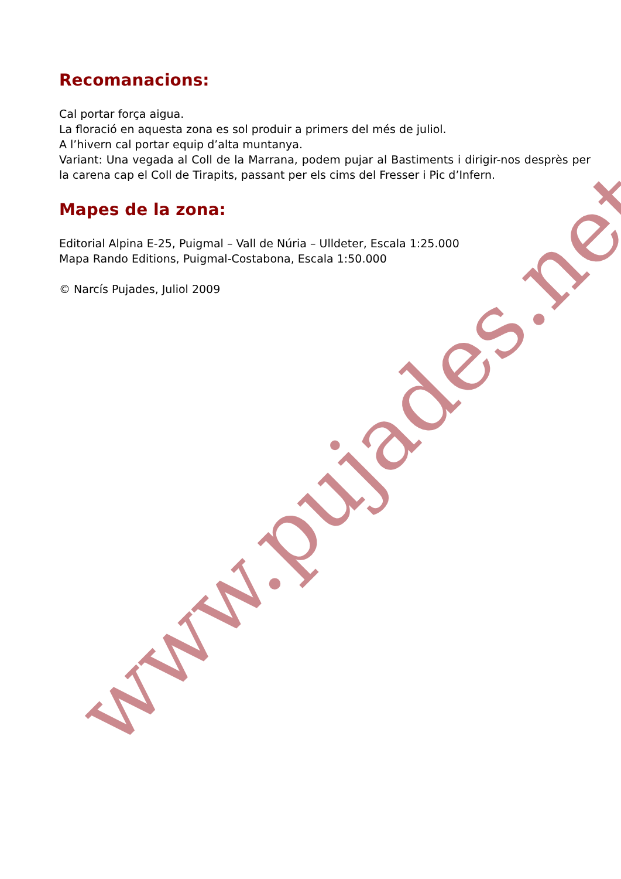Recomanacions:
Cal portar força aigua.
La floració en aquesta zona es sol produir a primers del més de juliol.
A l’hivern cal portar equip d’alta muntanya.
Variant: Una vegada al Coll de la Marrana, podem pujar al Bastiments i dirigir-nos desprès per la carena cap el Coll de Tirapits, passant per els cims del Fresser i Pic d’Infern.
Mapes de la zona:
Editorial Alpina E-25, Puigmal – Vall de Núria – Ulldeter, Escala 1:25.000
Mapa Rando Editions, Puigmal-Costabona, Escala 1:50.000
© Narcís Pujades, Juliol 2009
www.pujades.net